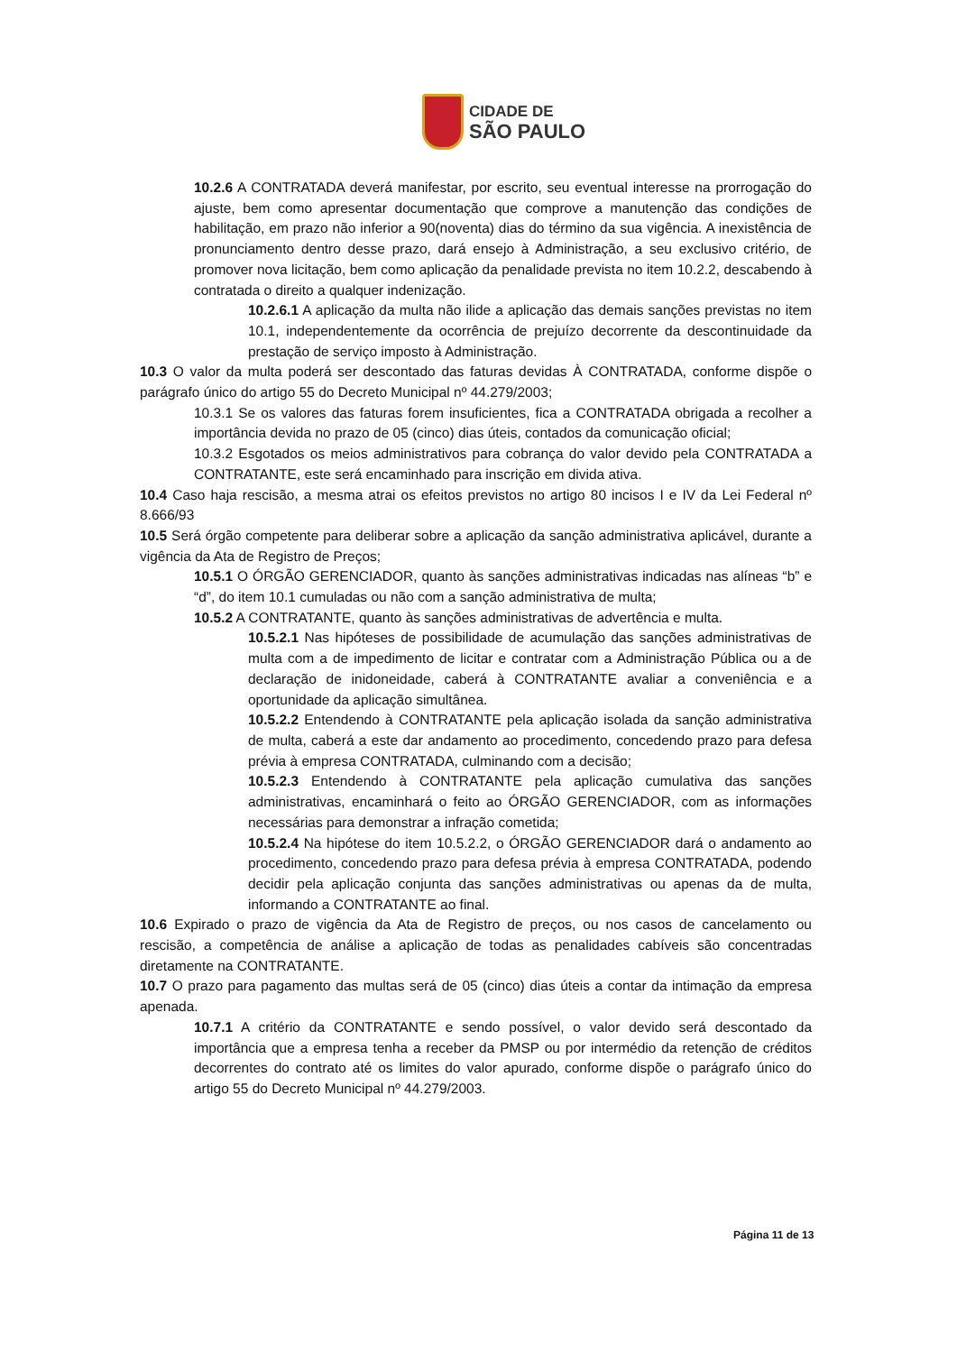CIDADE DE
SÃO PAULO
10.2.6 A CONTRATADA deverá manifestar, por escrito, seu eventual interesse na prorrogação do ajuste, bem como apresentar documentação que comprove a manutenção das condições de habilitação, em prazo não inferior a 90(noventa) dias do término da sua vigência. A inexistência de pronunciamento dentro desse prazo, dará ensejo à Administração, a seu exclusivo critério, de promover nova licitação, bem como aplicação da penalidade prevista no item 10.2.2, descabendo à contratada o direito a qualquer indenização.
10.2.6.1 A aplicação da multa não ilide a aplicação das demais sanções previstas no item 10.1, independentemente da ocorrência de prejuízo decorrente da descontinuidade da prestação de serviço imposto à Administração.
10.3 O valor da multa poderá ser descontado das faturas devidas À CONTRATADA, conforme dispõe o parágrafo único do artigo 55 do Decreto Municipal nº 44.279/2003;
10.3.1 Se os valores das faturas forem insuficientes, fica a CONTRATADA obrigada a recolher a importância devida no prazo de 05 (cinco) dias úteis, contados da comunicação oficial;
10.3.2 Esgotados os meios administrativos para cobrança do valor devido pela CONTRATADA a CONTRATANTE, este será encaminhado para inscrição em divida ativa.
10.4 Caso haja rescisão, a mesma atrai os efeitos previstos no artigo 80 incisos I e IV da Lei Federal nº 8.666/93
10.5 Será órgão competente para deliberar sobre a aplicação da sanção administrativa aplicável, durante a vigência da Ata de Registro de Preços;
10.5.1 O ÓRGÃO GERENCIADOR, quanto às sanções administrativas indicadas nas alíneas “b” e “d”, do item 10.1 cumuladas ou não com a sanção administrativa de multa;
10.5.2 A CONTRATANTE, quanto às sanções administrativas de advertência e multa.
10.5.2.1 Nas hipóteses de possibilidade de acumulação das sanções administrativas de multa com a de impedimento de licitar e contratar com a Administração Pública ou a de declaração de inidoneidade, caberá à CONTRATANTE avaliar a conveniência e a oportunidade da aplicação simultânea.
10.5.2.2 Entendendo à CONTRATANTE pela aplicação isolada da sanção administrativa de multa, caberá a este dar andamento ao procedimento, concedendo prazo para defesa prévia à empresa CONTRATADA, culminando com a decisão;
10.5.2.3 Entendendo à CONTRATANTE pela aplicação cumulativa das sanções administrativas, encaminhará o feito ao ÓRGÃO GERENCIADOR, com as informações necessárias para demonstrar a infração cometida;
10.5.2.4 Na hipótese do item 10.5.2.2, o ÓRGÃO GERENCIADOR dará o andamento ao procedimento, concedendo prazo para defesa prévia à empresa CONTRATADA, podendo decidir pela aplicação conjunta das sanções administrativas ou apenas da de multa, informando a CONTRATANTE ao final.
10.6 Expirado o prazo de vigência da Ata de Registro de preços, ou nos casos de cancelamento ou rescisão, a competência de análise a aplicação de todas as penalidades cabíveis são concentradas diretamente na CONTRATANTE.
10.7 O prazo para pagamento das multas será de 05 (cinco) dias úteis a contar da intimação da empresa apenada.
10.7.1 A critério da CONTRATANTE e sendo possível, o valor devido será descontado da importância que a empresa tenha a receber da PMSP ou por intermédio da retenção de créditos decorrentes do contrato até os limites do valor apurado, conforme dispõe o parágrafo único do artigo 55 do Decreto Municipal nº 44.279/2003.
Página 11 de 13